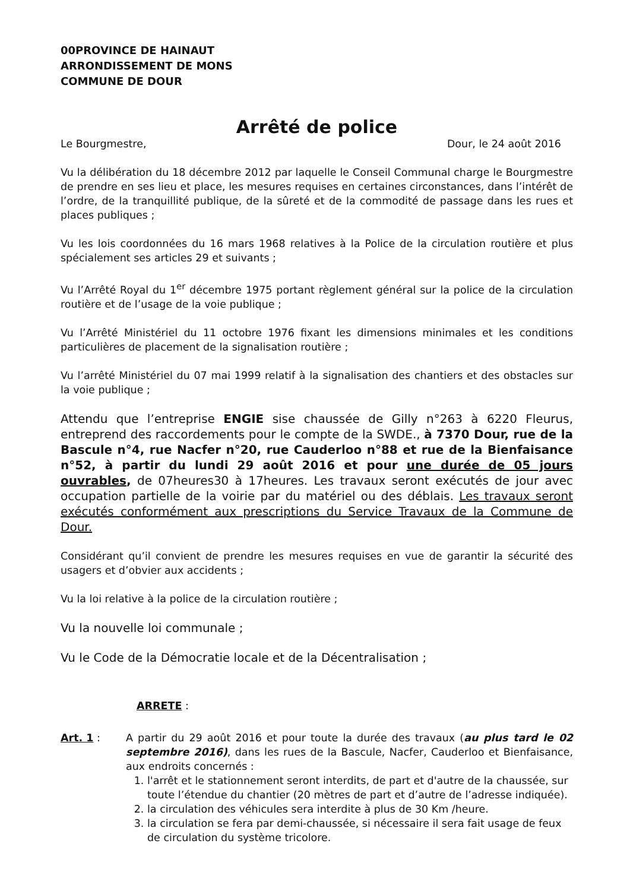00PROVINCE DE HAINAUT
ARRONDISSEMENT DE MONS
COMMUNE DE DOUR
Arrêté de police
Le Bourgmestre, Dour, le 24 août 2016
Vu la délibération du 18 décembre 2012 par laquelle le Conseil Communal charge le Bourgmestre de prendre en ses lieu et place, les mesures requises en certaines circonstances, dans l’intérêt de l’ordre, de la tranquillité publique, de la sûreté et de la commodité de passage dans les rues et places publiques ;
Vu les lois coordonnées du 16 mars 1968 relatives à la Police de la circulation routière et plus spécialement ses articles 29 et suivants ;
Vu l’Arrêté Royal du 1<sup>er</sup> décembre 1975 portant règlement général sur la police de la circulation routière et de l’usage de la voie publique ;
Vu l’Arrêté Ministériel du 11 octobre 1976 fixant les dimensions minimales et les conditions particulières de placement de la signalisation routière ;
Vu l’arrêté Ministériel du 07 mai 1999 relatif à la signalisation des chantiers et des obstacles sur la voie publique ;
Attendu que l’entreprise ENGIE sise chaussée de Gilly n°263 à 6220 Fleurus, entreprend des raccordements pour le compte de la SWDE., à 7370 Dour, rue de la Bascule n°4, rue Nacfer n°20, rue Cauderloo n°88 et rue de la Bienfaisance n°52, à partir du lundi 29 août 2016 et pour une durée de 05 jours ouvrables, de 07heures30 à 17heures. Les travaux seront exécutés de jour avec occupation partielle de la voirie par du matériel ou des déblais. Les travaux seront exécutés conformément aux prescriptions du Service Travaux de la Commune de Dour.
Considérant qu’il convient de prendre les mesures requises en vue de garantir la sécurité des usagers et d’obvier aux accidents ;
Vu la loi relative à la police de la circulation routière ;
Vu la nouvelle loi communale ;
Vu le Code de la Démocratie locale et de la Décentralisation ;
ARRETE :
Art. 1 : A partir du 29 août 2016 et pour toute la durée des travaux (au plus tard le 02 septembre 2016), dans les rues de la Bascule, Nacfer, Cauderloo et Bienfaisance, aux endroits concernés :
1. l'arrêt et le stationnement seront interdits, de part et d'autre de la chaussée, sur toute l’étendue du chantier (20 mètres de part et d’autre de l’adresse indiquée).
2. la circulation des véhicules sera interdite à plus de 30 Km /heure.
3. la circulation se fera par demi-chaussée, si nécessaire il sera fait usage de feux de circulation du système tricolore.